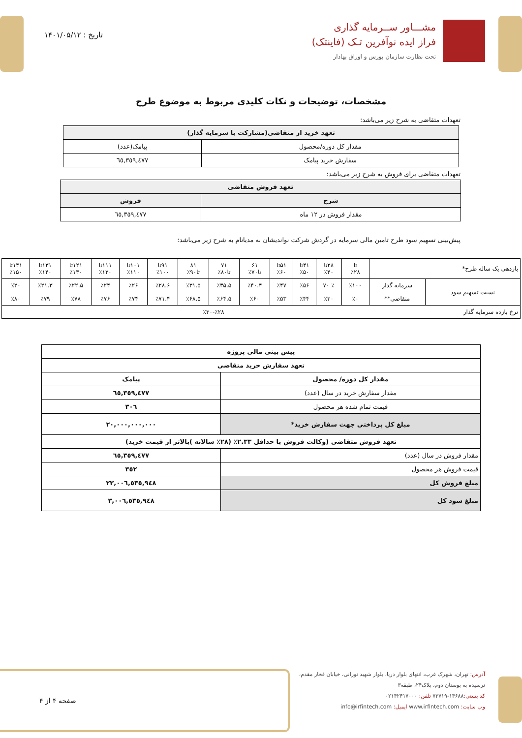مشـــاور ســرمایه گذاری
فراز ایده نوآفرین تـک (فاینتک)
تحت نظارت سازمان بورس و اوراق بهادار
تاریخ : ۱۴۰۱/۰۵/۱۲
مشخصات، توضیحات و نکات کلیدی مربوط به موضوع طرح
تعهدات متقاضی به شرح زیر می‌باشد:
| تعهد خرید از متقاضی(مشارکت با سرمایه گذار) | |
| --- | --- |
| مقدار کل دوره/محصول | پیامک(عدد) |
| سفارش خرید پیامک | ٦٥,٣٥٩,٤٧٧ |
تعهدات متقاضی برای فروش به شرح زیر می‌باشد:
| تعهد فروش متقاضی | |
| --- | --- |
| شرح | فروش |
| مقدار فروش در ۱۲ ماه | ٦٥,٣٥٩,٤٧٧ |
پیش‌بینی تسهیم سود طرح تامین مالی سرمایه در گردش شرکت نواندیشان به مدیانام به شرح زیر می‌باشد:
| بازدهی یک ساله طرح* | | تا ٪۲۸ | ۲۸تا ٪۴۰ | ۴۱تا ٪۵۰ | ۵۱تا ٪۶۰ | ۶۱ تا۷۰٪ | ۷۱ تا۸۰٪ | ۸۱ تا۹۰٪ | ۹۱تا ٪۱۰۰ | ۱۰۱تا ٪۱۱۰ | ۱۱۱تا ٪۱۲۰ | ۱۲۱تا ٪۱۳۰ | ۱۳۱تا ٪۱۴۰ | ۱۴۱تا ٪۱۵۰ |
| نسبت تسهیم سود | سرمایه گذار | ٪۱۰۰ | ٪ ۷۰ | ٪۵۶ | ٪۴۷ | ٪۴۰.۴ | ٪۳۵.۵ | ٪۳۱.۵ | ٪۲۸.۶ | ٪۲۶ | ٪۲۴ | ٪۲۲.۵ | ٪۲۱.۳ | ٪۲۰ |
| | متقاضی** | ٪۰ | ٪۳۰ | ٪۴۴ | ٪۵۳ | ٪۶۰ | ٪۶۴.۵ | ٪۶۸.۵ | ٪۷۱.۴ | ٪۷۴ | ٪۷۶ | ٪۷۸ | ٪۷۹ | ٪۸۰ |
| نرخ بازده سرمایه گذار | ٪۲۸-٪۳۰ | | | | | | | | | | | | | |
| پیش بینی مالی پروژه | |
| تعهد سفارش خرید متقاضی | |
| مقدار کل دوره/ محصول | پیامک |
| مقدار سفارش خرید در سال (عدد) | ٦٥,٣٥٩,٤٧٧ |
| قیمت تمام شده هر محصول | ٣٠٦ |
| مبلغ کل پرداختی جهت سفارش خرید* | ٢٠,٠٠٠,٠٠٠,٠٠٠ |
| تعهد فروش متقاضی (وکالت فروش با حداقل ۲.۳۳٪ (۲۸٪ سالانه )بالاتر از قیمت خرید) | |
| مقدار فروش در سال (عدد) | ٦٥,٣٥٩,٤٧٧ |
| قیمت فروش هر محصول | ٣٥٢ |
| مبلغ فروش کل | ٢٣,٠٠٦,٥٣٥,٩٤٨ |
| مبلغ سود کل | ٣,٠٠٦,٥٣٥,٩٤٨ |
آدرس: تهران، شهرک غرب، انتهای بلوار دریا، بلوار شهید نورانی، خیابان فخار مقدم، نرسیده به بوستان دوم، پلاک۲۴، طبقه۳
کد پستی: ۱۴۶۸۸-۷۳۷۱۹ تلفن: ۰۲۱۴۲۴۱۷۰۰۰
وب سایت: www.irfintech.com ایمیل: info@irfintech.com
صفحه ۴ از ۴